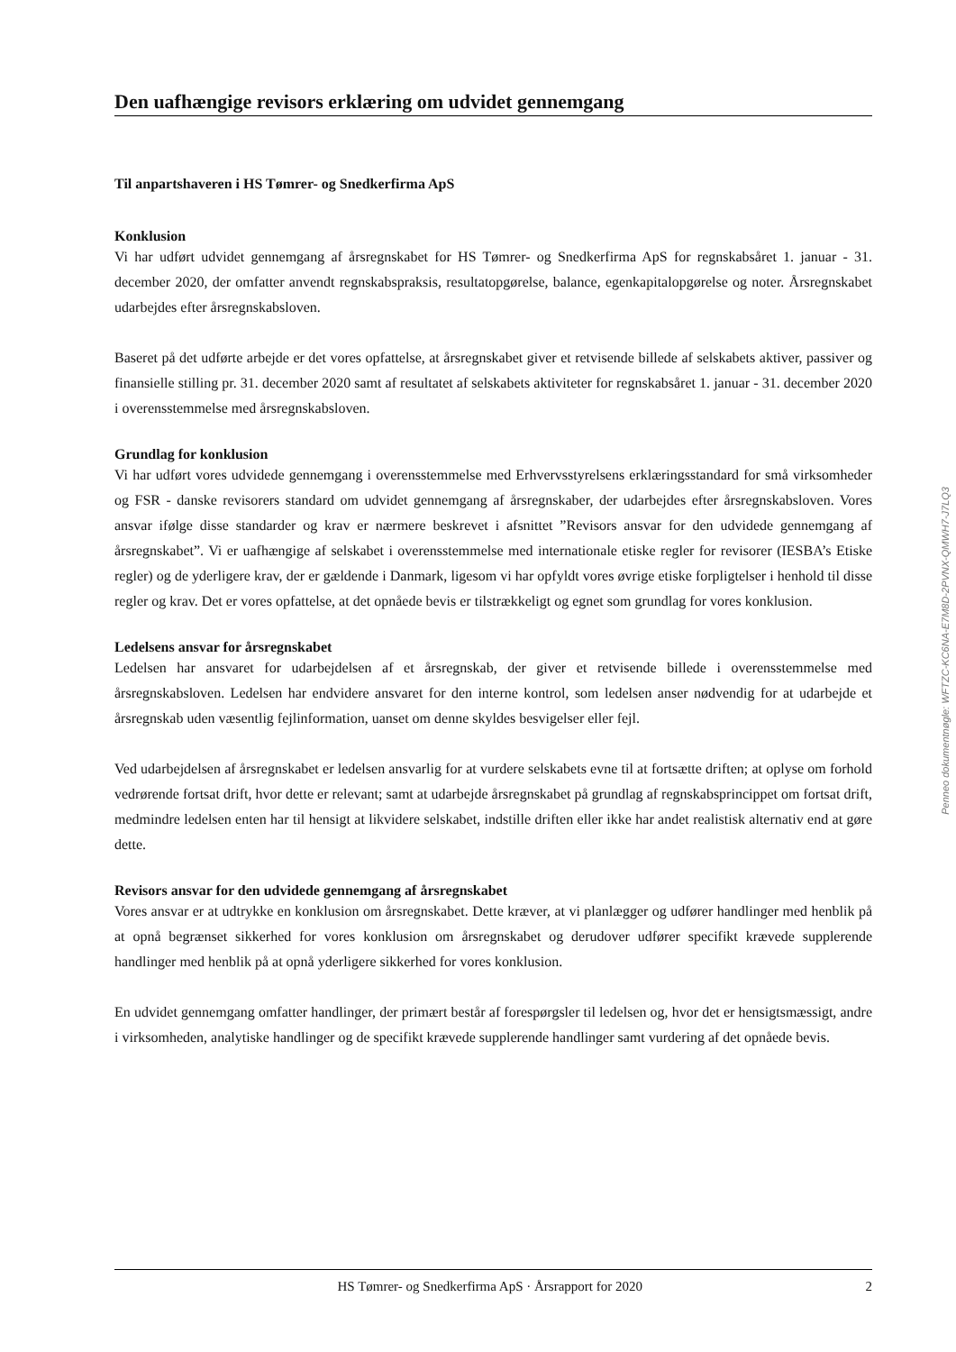Den uafhængige revisors erklæring om udvidet gennemgang
Til anpartshaveren i HS Tømrer- og Snedkerfirma ApS
Konklusion
Vi har udført udvidet gennemgang af årsregnskabet for HS Tømrer- og Snedkerfirma ApS for regnskabsåret 1. januar - 31. december 2020, der omfatter anvendt regnskabspraksis, resultatopgørelse, balance, egenkapitalopgørelse og noter. Årsregnskabet udarbejdes efter årsregnskabsloven.
Baseret på det udførte arbejde er det vores opfattelse, at årsregnskabet giver et retvisende billede af selskabets aktiver, passiver og finansielle stilling pr. 31. december 2020 samt af resultatet af selskabets aktiviteter for regnskabsåret 1. januar - 31. december 2020 i overensstemmelse med årsregnskabsloven.
Grundlag for konklusion
Vi har udført vores udvidede gennemgang i overensstemmelse med Erhvervsstyrelsens erklæringsstandard for små virksomheder og FSR - danske revisorers standard om udvidet gennemgang af årsregnskaber, der udarbejdes efter årsregnskabsloven. Vores ansvar ifølge disse standarder og krav er nærmere beskrevet i afsnittet ”Revisors ansvar for den udvidede gennemgang af årsregnskabet”. Vi er uafhængige af selskabet i overensstemmelse med internationale etiske regler for revisorer (IESBA’s Etiske regler) og de yderligere krav, der er gældende i Danmark, ligesom vi har opfyldt vores øvrige etiske forpligtelser i henhold til disse regler og krav. Det er vores opfattelse, at det opnåede bevis er tilstrækkeligt og egnet som grundlag for vores konklusion.
Ledelsens ansvar for årsregnskabet
Ledelsen har ansvaret for udarbejdelsen af et årsregnskab, der giver et retvisende billede i overensstemmelse med årsregnskabsloven. Ledelsen har endvidere ansvaret for den interne kontrol, som ledelsen anser nødvendig for at udarbejde et årsregnskab uden væsentlig fejlinformation, uanset om denne skyldes besvigelser eller fejl.
Ved udarbejdelsen af årsregnskabet er ledelsen ansvarlig for at vurdere selskabets evne til at fortsætte driften; at oplyse om forhold vedrørende fortsat drift, hvor dette er relevant; samt at udarbejde årsregnskabet på grundlag af regnskabsprincippet om fortsat drift, medmindre ledelsen enten har til hensigt at likvidere selskabet, indstille driften eller ikke har andet realistisk alternativ end at gøre dette.
Revisors ansvar for den udvidede gennemgang af årsregnskabet
Vores ansvar er at udtrykke en konklusion om årsregnskabet. Dette kræver, at vi planlægger og udfører handlinger med henblik på at opnå begrænset sikkerhed for vores konklusion om årsregnskabet og derudover udfører specifikt krævede supplerende handlinger med henblik på at opnå yderligere sikkerhed for vores konklusion.
En udvidet gennemgang omfatter handlinger, der primært består af forespørgsler til ledelsen og, hvor det er hensigtsmæssigt, andre i virksomheden, analytiske handlinger og de specifikt krævede supplerende handlinger samt vurdering af det opnåede bevis.
Penneo dokumentnøgle: WFTZC-KC6NA-E7M8D-2PVNX-QMWH7-J7LQ3
HS Tømrer- og Snedkerfirma ApS · Årsrapport for 2020 2